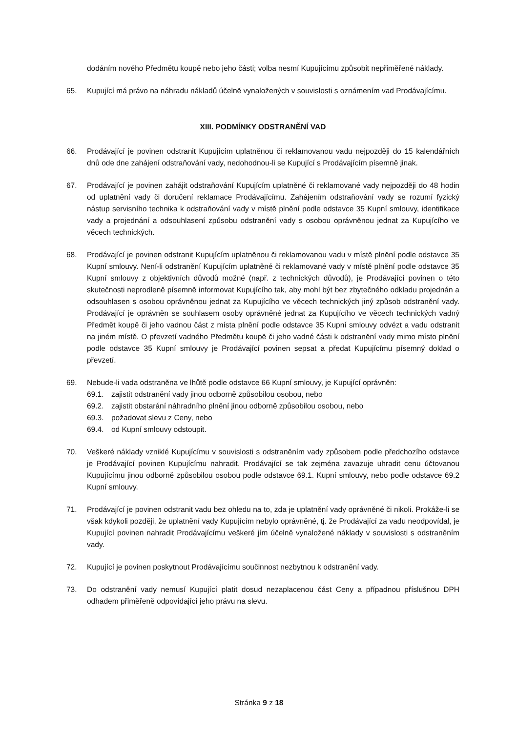dodáním nového Předmětu koupě nebo jeho části; volba nesmí Kupujícímu způsobit nepřiměřené náklady.
65. Kupující má právo na náhradu nákladů účelně vynaložených v souvislosti s oznámením vad Prodávajícímu.
XIII. PODMÍNKY ODSTRANĚNÍ VAD
66. Prodávající je povinen odstranit Kupujícím uplatněnou či reklamovanou vadu nejpozději do 15 kalendářních dnů ode dne zahájení odstraňování vady, nedohodnou-li se Kupující s Prodávajícím písemně jinak.
67. Prodávající je povinen zahájit odstraňování Kupujícím uplatněné či reklamované vady nejpozději do 48 hodin od uplatnění vady či doručení reklamace Prodávajícímu. Zahájením odstraňování vady se rozumí fyzický nástup servisního technika k odstraňování vady v místě plnění podle odstavce 35 Kupní smlouvy, identifikace vady a projednání a odsouhlasení způsobu odstranění vady s osobou oprávněnou jednat za Kupujícího ve věcech technických.
68. Prodávající je povinen odstranit Kupujícím uplatněnou či reklamovanou vadu v místě plnění podle odstavce 35 Kupní smlouvy. Není-li odstranění Kupujícím uplatněné či reklamované vady v místě plnění podle odstavce 35 Kupní smlouvy z objektivních důvodů možné (např. z technických důvodů), je Prodávající povinen o této skutečnosti neprodleně písemně informovat Kupujícího tak, aby mohl být bez zbytečného odkladu projednán a odsouhlasen s osobou oprávněnou jednat za Kupujícího ve věcech technických jiný způsob odstranění vady. Prodávající je oprávněn se souhlasem osoby oprávněné jednat za Kupujícího ve věcech technických vadný Předmět koupě či jeho vadnou část z místa plnění podle odstavce 35 Kupní smlouvy odvézt a vadu odstranit na jiném místě. O převzetí vadného Předmětu koupě či jeho vadné části k odstranění vady mimo místo plnění podle odstavce 35 Kupní smlouvy je Prodávající povinen sepsat a předat Kupujícímu písemný doklad o převzetí.
69. Nebude-li vada odstraněna ve lhůtě podle odstavce 66 Kupní smlouvy, je Kupující oprávněn:
69.1. zajistit odstranění vady jinou odborně způsobilou osobou, nebo
69.2. zajistit obstarání náhradního plnění jinou odborně způsobilou osobou, nebo
69.3. požadovat slevu z Ceny, nebo
69.4. od Kupní smlouvy odstoupit.
70. Veškeré náklady vzniklé Kupujícímu v souvislosti s odstraněním vady způsobem podle předchozího odstavce je Prodávající povinen Kupujícímu nahradit. Prodávající se tak zejména zavazuje uhradit cenu účtovanou Kupujícímu jinou odborně způsobilou osobou podle odstavce 69.1. Kupní smlouvy, nebo podle odstavce 69.2 Kupní smlouvy.
71. Prodávající je povinen odstranit vadu bez ohledu na to, zda je uplatnění vady oprávněné či nikoli. Prokáže-li se však kdykoli později, že uplatnění vady Kupujícím nebylo oprávněné, tj. že Prodávající za vadu neodpovídal, je Kupující povinen nahradit Prodávajícímu veškeré jím účelně vynaložené náklady v souvislosti s odstraněním vady.
72. Kupující je povinen poskytnout Prodávajícímu součinnost nezbytnou k odstranění vady.
73. Do odstranění vady nemusí Kupující platit dosud nezaplacenou část Ceny a případnou příslušnou DPH odhadem přiměřeně odpovídající jeho právu na slevu.
Stránka 9 z 18